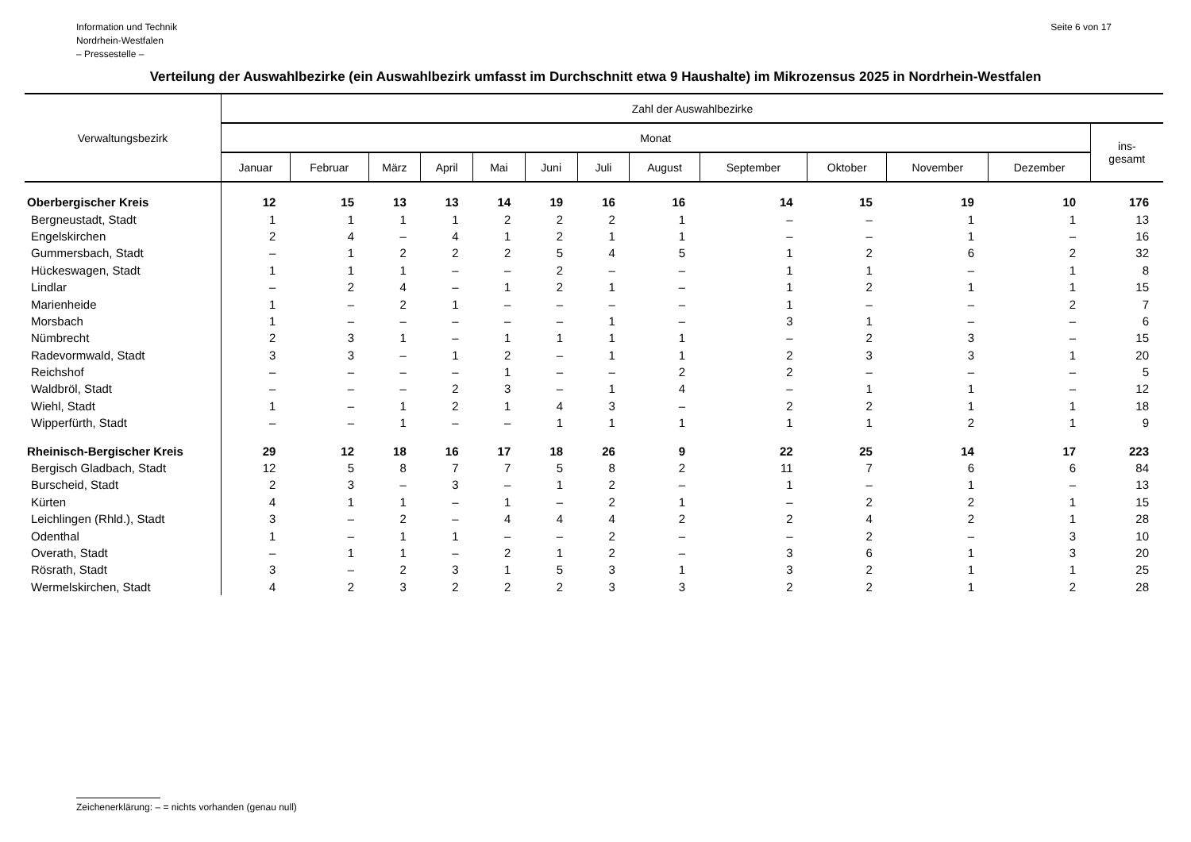Information und Technik
Nordrhein-Westfalen
– Pressestelle –
Seite 6 von 17
Verteilung der Auswahlbezirke (ein Auswahlbezirk umfasst im Durchschnitt etwa 9 Haushalte) im Mikrozensus 2025 in Nordrhein-Westfalen
| Verwaltungsbezirk | Zahl der Auswahlbezirke | | | | | | | | | | | | |
| --- | --- | --- | --- | --- | --- | --- | --- | --- | --- | --- | --- | --- | --- |
| | Monat | | | | | | | | | | | | ins- gesamt |
| | Januar | Februar | März | April | Mai | Juni | Juli | August | September | Oktober | November | Dezember | |
| Oberbergischer Kreis | 12 | 15 | 13 | 13 | 14 | 19 | 16 | 16 | 14 | 15 | 19 | 10 | 176 |
| Bergneustadt, Stadt | 1 | 1 | 1 | 1 | 2 | 2 | 2 | 1 | – | – | 1 | 1 | 13 |
| Engelskirchen | 2 | 4 | – | 4 | 1 | 2 | 1 | 1 | – | – | 1 | – | 16 |
| Gummersbach, Stadt | – | 1 | 2 | 2 | 2 | 5 | 4 | 5 | 1 | 2 | 6 | 2 | 32 |
| Hückeswagen, Stadt | 1 | 1 | 1 | – | – | 2 | – | – | 1 | 1 | – | 1 | 8 |
| Lindlar | – | 2 | 4 | – | 1 | 2 | 1 | – | 1 | 2 | 1 | 1 | 15 |
| Marienheide | 1 | – | 2 | 1 | – | – | – | – | 1 | – | – | 2 | 7 |
| Morsbach | 1 | – | – | – | – | – | 1 | – | 3 | 1 | – | – | 6 |
| Nümbrecht | 2 | 3 | 1 | – | 1 | 1 | 1 | 1 | – | 2 | 3 | – | 15 |
| Radevormwald, Stadt | 3 | 3 | – | 1 | 2 | – | 1 | 1 | 2 | 3 | 3 | 1 | 20 |
| Reichshof | – | – | – | – | 1 | – | – | 2 | 2 | – | – | – | 5 |
| Waldbröl, Stadt | – | – | – | 2 | 3 | – | 1 | 4 | – | 1 | 1 | – | 12 |
| Wiehl, Stadt | 1 | – | 1 | 2 | 1 | 4 | 3 | – | 2 | 2 | 1 | 1 | 18 |
| Wipperfürth, Stadt | – | – | 1 | – | – | 1 | 1 | 1 | 1 | 1 | 2 | 1 | 9 |
| Rheinisch-Bergischer Kreis | 29 | 12 | 18 | 16 | 17 | 18 | 26 | 9 | 22 | 25 | 14 | 17 | 223 |
| Bergisch Gladbach, Stadt | 12 | 5 | 8 | 7 | 7 | 5 | 8 | 2 | 11 | 7 | 6 | 6 | 84 |
| Burscheid, Stadt | 2 | 3 | – | 3 | – | 1 | 2 | – | 1 | – | 1 | – | 13 |
| Kürten | 4 | 1 | 1 | – | 1 | – | 2 | 1 | – | 2 | 2 | 1 | 15 |
| Leichlingen (Rhld.), Stadt | 3 | – | 2 | – | 4 | 4 | 4 | 2 | 2 | 4 | 2 | 1 | 28 |
| Odenthal | 1 | – | 1 | 1 | – | – | 2 | – | – | 2 | – | 3 | 10 |
| Overath, Stadt | – | 1 | 1 | – | 2 | 1 | 2 | – | 3 | 6 | 1 | 3 | 20 |
| Rösrath, Stadt | 3 | – | 2 | 3 | 1 | 5 | 3 | 1 | 3 | 2 | 1 | 1 | 25 |
| Wermelskirchen, Stadt | 4 | 2 | 3 | 2 | 2 | 2 | 3 | 3 | 2 | 2 | 1 | 2 | 28 |
Zeichenerklärung: – = nichts vorhanden (genau null)